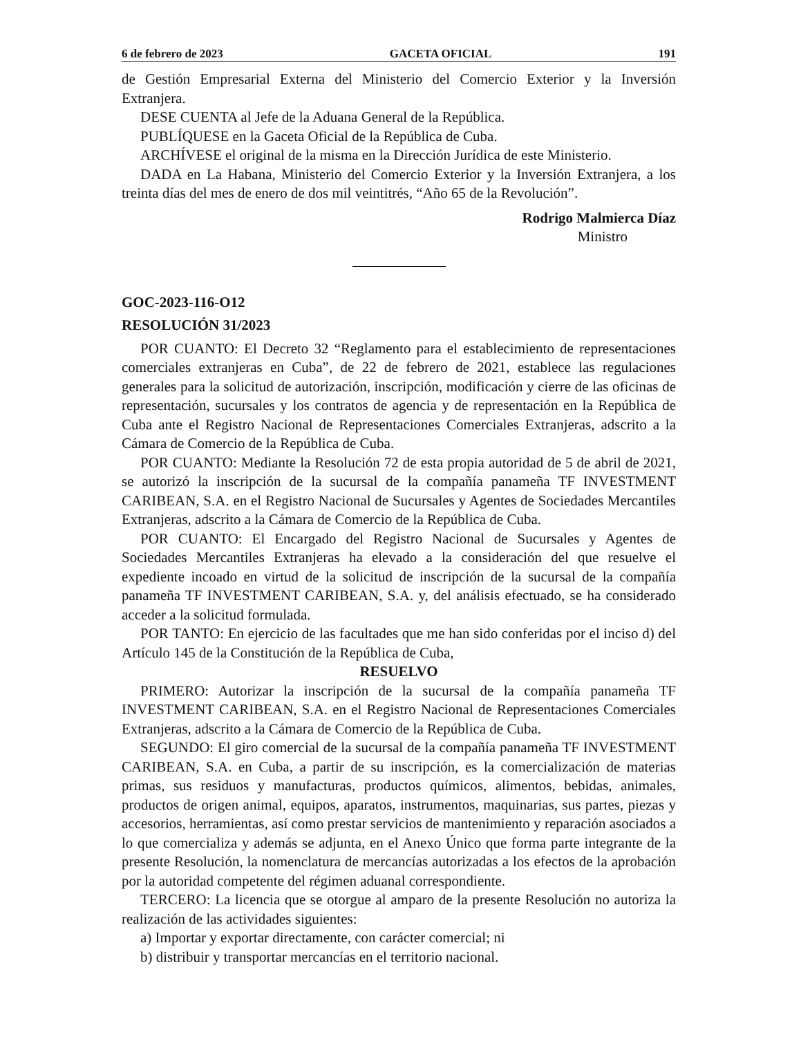6 de febrero de 2023 GACETA OFICIAL 191
de Gestión Empresarial Externa del Ministerio del Comercio Exterior y la Inversión Extranjera.
DESE CUENTA al Jefe de la Aduana General de la República.
PUBLÍQUESE en la Gaceta Oficial de la República de Cuba.
ARCHÍVESE el original de la misma en la Dirección Jurídica de este Ministerio.
DADA en La Habana, Ministerio del Comercio Exterior y la Inversión Extranjera, a los treinta días del mes de enero de dos mil veintitrés, “Año 65 de la Revolución”.
Rodrigo Malmierca Díaz
Ministro
GOC-2023-116-O12
RESOLUCIÓN 31/2023
POR CUANTO: El Decreto 32 “Reglamento para el establecimiento de representaciones comerciales extranjeras en Cuba”, de 22 de febrero de 2021, establece las regulaciones generales para la solicitud de autorización, inscripción, modificación y cierre de las oficinas de representación, sucursales y los contratos de agencia y de representación en la República de Cuba ante el Registro Nacional de Representaciones Comerciales Extranjeras, adscrito a la Cámara de Comercio de la República de Cuba.
POR CUANTO: Mediante la Resolución 72 de esta propia autoridad de 5 de abril de 2021, se autorizó la inscripción de la sucursal de la compañía panameña TF INVESTMENT CARIBEAN, S.A. en el Registro Nacional de Sucursales y Agentes de Sociedades Mercantiles Extranjeras, adscrito a la Cámara de Comercio de la República de Cuba.
POR CUANTO: El Encargado del Registro Nacional de Sucursales y Agentes de Sociedades Mercantiles Extranjeras ha elevado a la consideración del que resuelve el expediente incoado en virtud de la solicitud de inscripción de la sucursal de la compañía panameña TF INVESTMENT CARIBEAN, S.A. y, del análisis efectuado, se ha considerado acceder a la solicitud formulada.
POR TANTO: En ejercicio de las facultades que me han sido conferidas por el inciso d) del Artículo 145 de la Constitución de la República de Cuba,
RESUELVO
PRIMERO: Autorizar la inscripción de la sucursal de la compañía panameña TF INVESTMENT CARIBEAN, S.A. en el Registro Nacional de Representaciones Comerciales Extranjeras, adscrito a la Cámara de Comercio de la República de Cuba.
SEGUNDO: El giro comercial de la sucursal de la compañía panameña TF INVESTMENT CARIBEAN, S.A. en Cuba, a partir de su inscripción, es la comercialización de materias primas, sus residuos y manufacturas, productos químicos, alimentos, bebidas, animales, productos de origen animal, equipos, aparatos, instrumentos, maquinarias, sus partes, piezas y accesorios, herramientas, así como prestar servicios de mantenimiento y reparación asociados a lo que comercializa y además se adjunta, en el Anexo Único que forma parte integrante de la presente Resolución, la nomenclatura de mercancías autorizadas a los efectos de la aprobación por la autoridad competente del régimen aduanal correspondiente.
TERCERO: La licencia que se otorgue al amparo de la presente Resolución no autoriza la realización de las actividades siguientes:
a) Importar y exportar directamente, con carácter comercial; ni
b) distribuir y transportar mercancías en el territorio nacional.